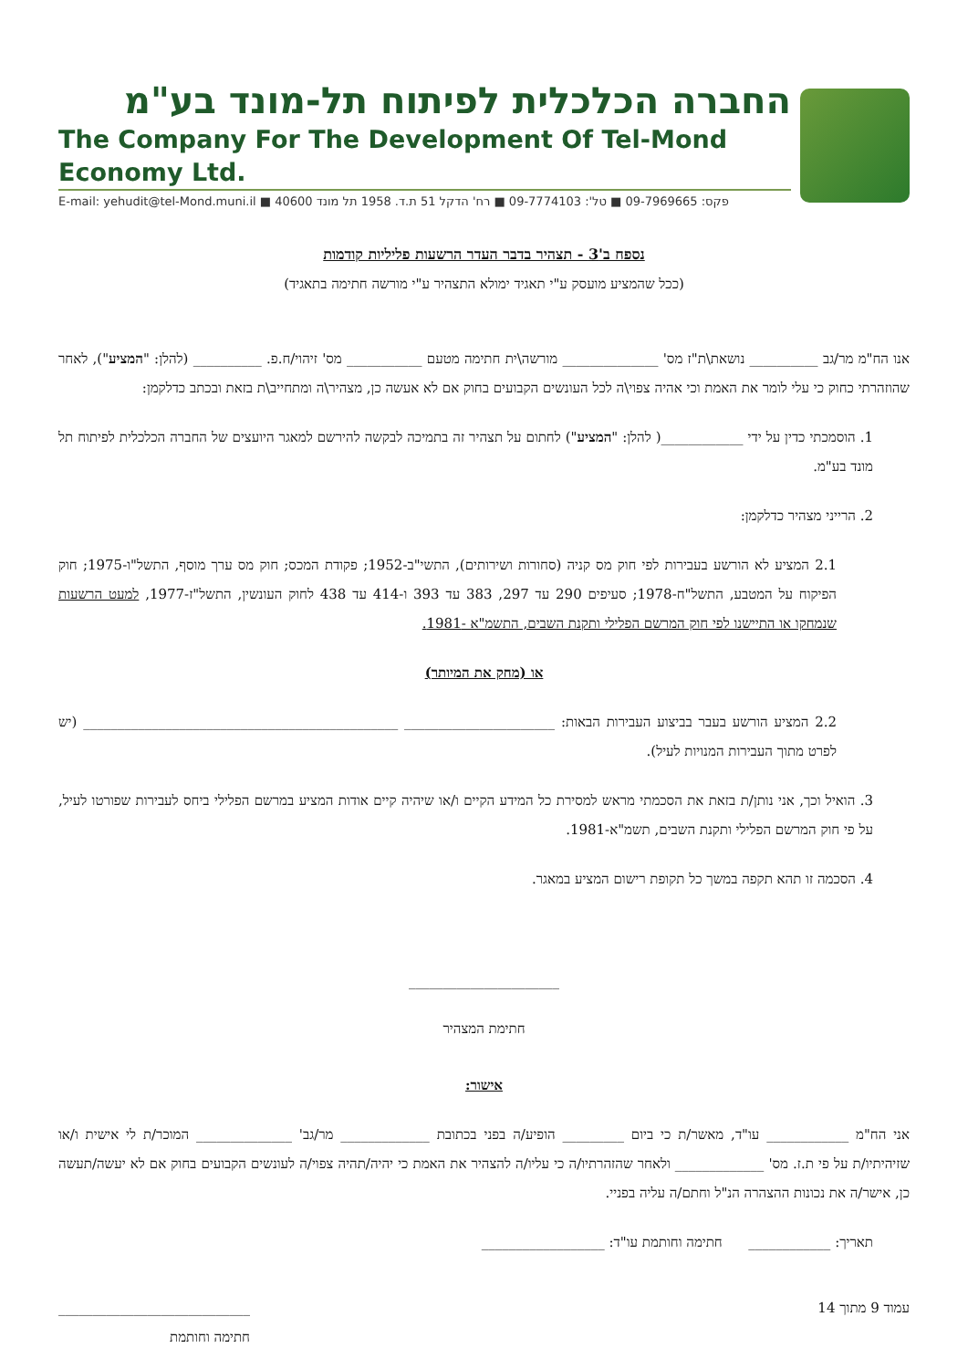החברה הכלכלית לפיתוח תל-מונד בע"מ
The Company For The Development Of Tel-Mond Economy Ltd.
E-mail: yehudit@tel-Mond.muni.il ■ פקס: 09-7969665 ■ טל': 09-7774103 ■ רח' הדקל 51 ת.ד. 1958 תל מונד 40600
נספח ב'3 - תצהיר בדבר העדר הרשעות פליליות קודמות
(ככל שהמציע מועסק ע"י תאגיד ימולא התצהיר ע"י מורשה חתימה בתאגיד)
אנו הח"מ מר/גב __________ נושאת\ת"ז מס' ______________ מורשה\ית חתימה מטעם ___________ מס' זיהוי/ח.פ. __________ (להלן: "המציע"), לאחר שהוזהרתי כחוק כי עלי לומר את האמת וכי אהיה צפוי\ה לכל העונשים הקבועים בחוק אם לא אעשה כן, מצהיר\ה ומתחייב\ת בזאת ובכתב כדלקמן:
1. הוסמכתי כדין על ידי ____________( להלן: "המציע") לחתום על תצהיר זה בתמיכה לבקשה להירשם למאגר היועצים של החברה הכלכלית לפיתוח תל מונד בע"מ.
2. הרייני מצהיר כדלקמן:
2.1 המציע לא הורשע בעבירות לפי חוק מס קניה (סחורות ושירותים), התשי"ב-1952; פקודת המכס; חוק מס ערך מוסף, התשל"ו-1975; חוק הפיקוח על המטבע, התשל"ח-1978; סעיפים 290 עד 297, 383 עד 393 ו-414 עד 438 לחוק העונשין, התשל"ז-1977, למעט הרשעות שנמחקו או התיישנו לפי חוק המרשם הפלילי ותקנת השבים, התשמ"א -1981.
או (מחק את המיותר)
2.2 המציע הורשע בעבר בביצוע העבירות הבאות: ______________________ ______________________________________________ (יש לפרט מתוך העבירות המנויות לעיל).
3. הואיל וכך, אני נותן/ת בזאת את הסכמתי מראש למסירת כל המידע הקיים ו/או שיהיה קיים אודות המציע במרשם הפלילי ביחס לעבירות שפורטו לעיל, על פי חוק המרשם הפלילי ותקנת השבים, תשמ"א-1981.
4. הסכמה זו תהא תקפה במשך כל תקופת רישום המציע במאגר.
______________________
חתימת המצהיר
אישור:
אני הח"מ ____________ עו"ד, מאשר/ת כי ביום _________ הופיע/ה בפני בכתובת _____________ מר/גב' ______________ המוכר/ת לי אישית ו/או שזיהיתיו/ת על פי ת.ז. מס' _____________ ולאחר שהזהרתיו/ה כי עליו/ה להצהיר את האמת כי יהיה/תהיה צפוי/ה לעונשים הקבועים בחוק אם לא יעשה/תעשה כן, אישר/ה את נכונות ההצהרה הנ"ל וחתם/ה עליה בפניי.
תאריך: ____________ חתימה וחותמת עו"ד: __________________
עמוד 9 מתוך 14 ____________________________
חתימה וחותמת